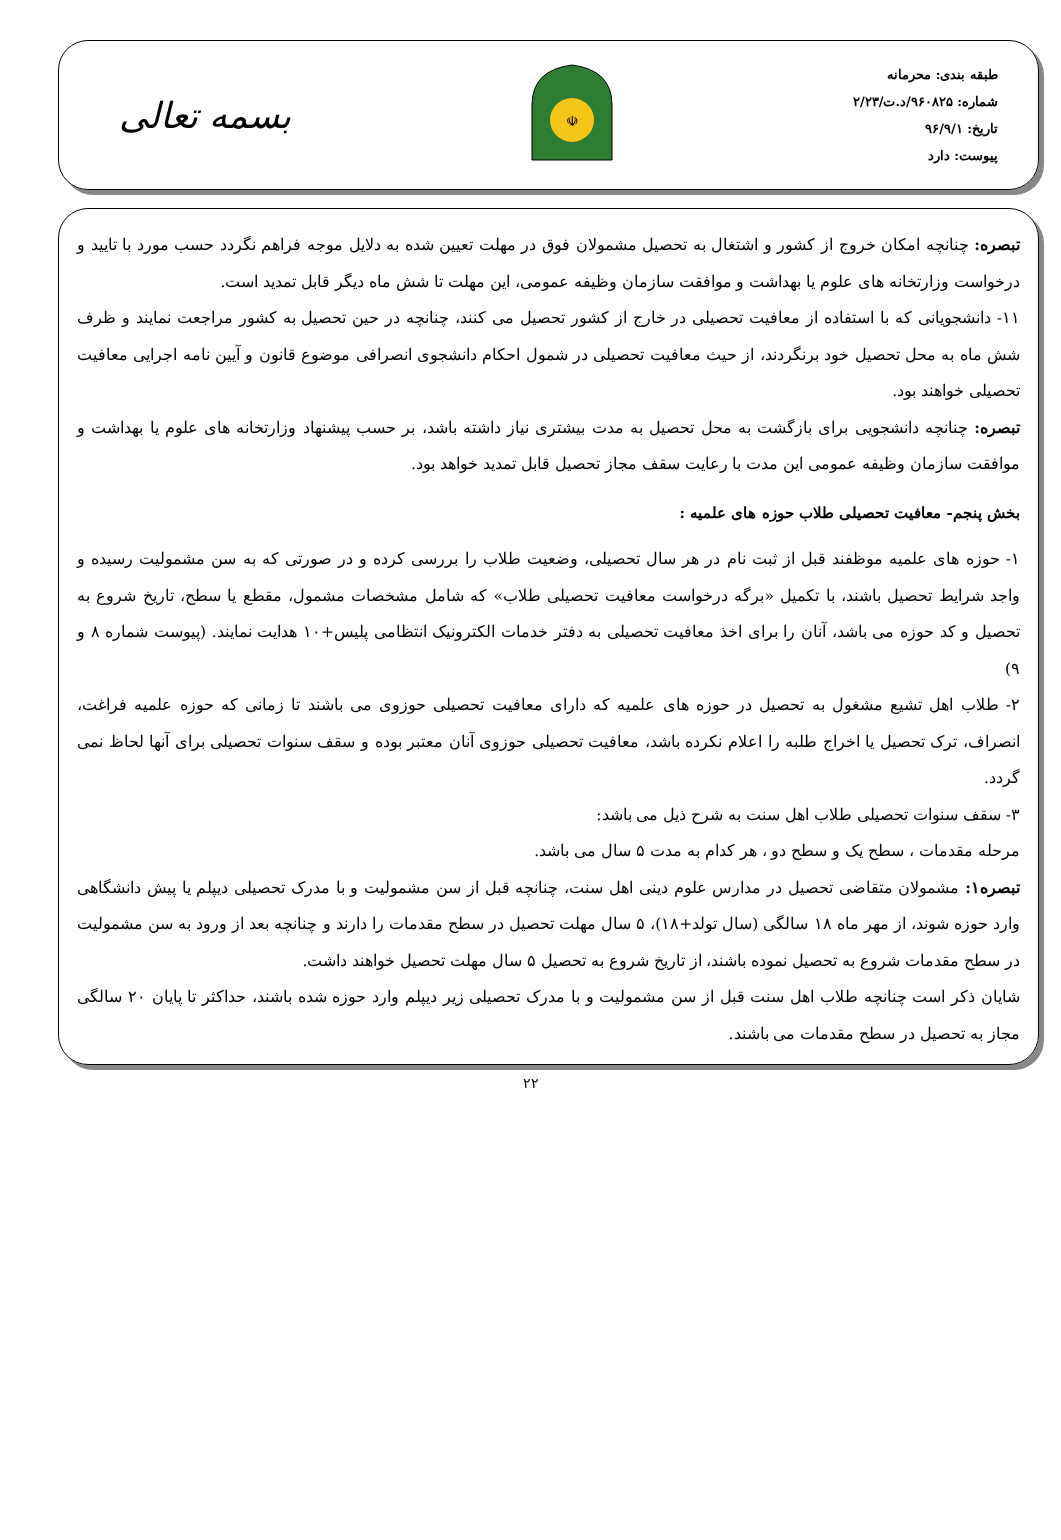طبقه بندی: محرمانه
شماره: ۹۶۰۸۲۵/د.ت/۲/۲۳
تاریخ: ۹۶/۹/۱
پیوست: دارد
☫
بسمه تعالی
تبصره: چنانچه امکان خروج از کشور و اشتغال به تحصیل مشمولان فوق در مهلت تعیین شده به دلایل موجه فراهم نگردد حسب مورد با تایید و درخواست وزارتخانه های علوم یا بهداشت و موافقت سازمان وظیفه عمومی، این مهلت تا شش ماه دیگر قابل تمدید است.
۱۱- دانشجویانی که با استفاده از معافیت تحصیلی در خارج از کشور تحصیل می کنند، چنانچه در حین تحصیل به کشور مراجعت نمایند و ظرف شش ماه به محل تحصیل خود برنگردند، از حیث معافیت تحصیلی در شمول احکام دانشجوی انصرافی موضوع قانون و آیین نامه اجرایی معافیت تحصیلی خواهند بود.
تبصره: چنانچه دانشجویی برای بازگشت به محل تحصیل به مدت بیشتری نیاز داشته باشد، بر حسب پیشنهاد وزارتخانه های علوم یا بهداشت و موافقت سازمان وظیفه عمومی این مدت با رعایت سقف مجاز تحصیل قابل تمدید خواهد بود.
بخش پنجم- معافیت تحصیلی طلاب حوزه های علمیه :
۱- حوزه های علمیه موظفند قبل از ثبت نام در هر سال تحصیلی، وضعیت طلاب را بررسی کرده و در صورتی که به سن مشمولیت رسیده و واجد شرایط تحصیل باشند، با تکمیل «برگه درخواست معافیت تحصیلی طلاب» که شامل مشخصات مشمول، مقطع یا سطح، تاریخ شروع به تحصیل و کد حوزه می باشد، آنان را برای اخذ معافیت تحصیلی به دفتر خدمات الکترونیک انتظامی پلیس+۱۰ هدایت نمایند. (پیوست شماره ۸ و ۹)
۲- طلاب اهل تشیع مشغول به تحصیل در حوزه های علمیه که دارای معافیت تحصیلی حوزوی می باشند تا زمانی که حوزه علمیه فراغت، انصراف، ترک تحصیل یا اخراج طلبه را اعلام نکرده باشد، معافیت تحصیلی حوزوی آنان معتبر بوده و سقف سنوات تحصیلی برای آنها لحاظ نمی گردد.
۳- سقف سنوات تحصیلی طلاب اهل سنت به شرح ذیل می باشد:
مرحله مقدمات ، سطح یک و سطح دو ، هر کدام به مدت ۵ سال می باشد.
تبصره۱: مشمولان متقاضی تحصیل در مدارس علوم دینی اهل سنت، چنانچه قبل از سن مشمولیت و با مدرک تحصیلی دیپلم یا پیش دانشگاهی وارد حوزه شوند، از مهر ماه ۱۸ سالگی (سال تولد+۱۸)، ۵ سال مهلت تحصیل در سطح مقدمات را دارند و چنانچه بعد از ورود به سن مشمولیت در سطح مقدمات شروع به تحصیل نموده باشند، از تاریخ شروع به تحصیل ۵ سال مهلت تحصیل خواهند داشت.
شایان ذکر است چنانچه طلاب اهل سنت قبل از سن مشمولیت و با مدرک تحصیلی زیر دیپلم وارد حوزه شده باشند، حداکثر تا پایان ۲۰ سالگی مجاز به تحصیل در سطح مقدمات می باشند.
۲۲